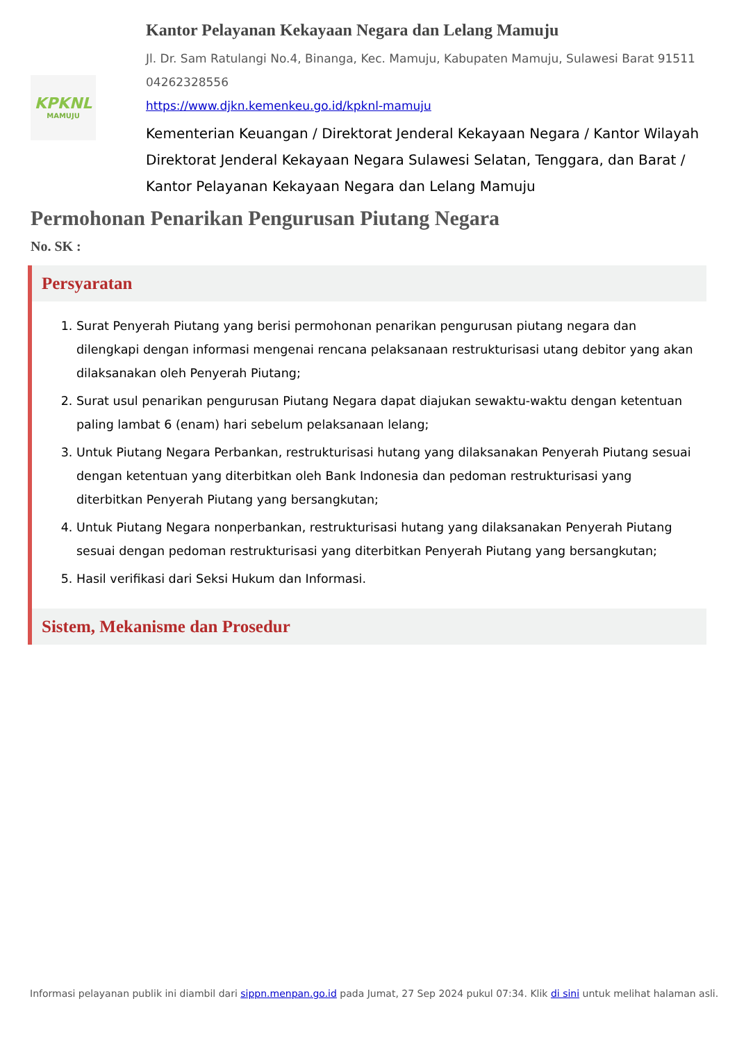KPKNL
MAMUJU
Kantor Pelayanan Kekayaan Negara dan Lelang Mamuju
Jl. Dr. Sam Ratulangi No.4, Binanga, Kec. Mamuju, Kabupaten Mamuju, Sulawesi Barat 91511
04262328556
https://www.djkn.kemenkeu.go.id/kpknl-mamuju
Kementerian Keuangan / Direktorat Jenderal Kekayaan Negara / Kantor Wilayah Direktorat Jenderal Kekayaan Negara Sulawesi Selatan, Tenggara, dan Barat / Kantor Pelayanan Kekayaan Negara dan Lelang Mamuju
Permohonan Penarikan Pengurusan Piutang Negara
No. SK :
Persyaratan
1. Surat Penyerah Piutang yang berisi permohonan penarikan pengurusan piutang negara dan dilengkapi dengan informasi mengenai rencana pelaksanaan restrukturisasi utang debitor yang akan dilaksanakan oleh Penyerah Piutang;
2. Surat usul penarikan pengurusan Piutang Negara dapat diajukan sewaktu-waktu dengan ketentuan paling lambat 6 (enam) hari sebelum pelaksanaan lelang;
3. Untuk Piutang Negara Perbankan, restrukturisasi hutang yang dilaksanakan Penyerah Piutang sesuai dengan ketentuan yang diterbitkan oleh Bank Indonesia dan pedoman restrukturisasi yang diterbitkan Penyerah Piutang yang bersangkutan;
4. Untuk Piutang Negara nonperbankan, restrukturisasi hutang yang dilaksanakan Penyerah Piutang sesuai dengan pedoman restrukturisasi yang diterbitkan Penyerah Piutang yang bersangkutan;
5. Hasil verifikasi dari Seksi Hukum dan Informasi.
Sistem, Mekanisme dan Prosedur
Informasi pelayanan publik ini diambil dari sippn.menpan.go.id pada Jumat, 27 Sep 2024 pukul 07:34. Klik di sini untuk melihat halaman asli.